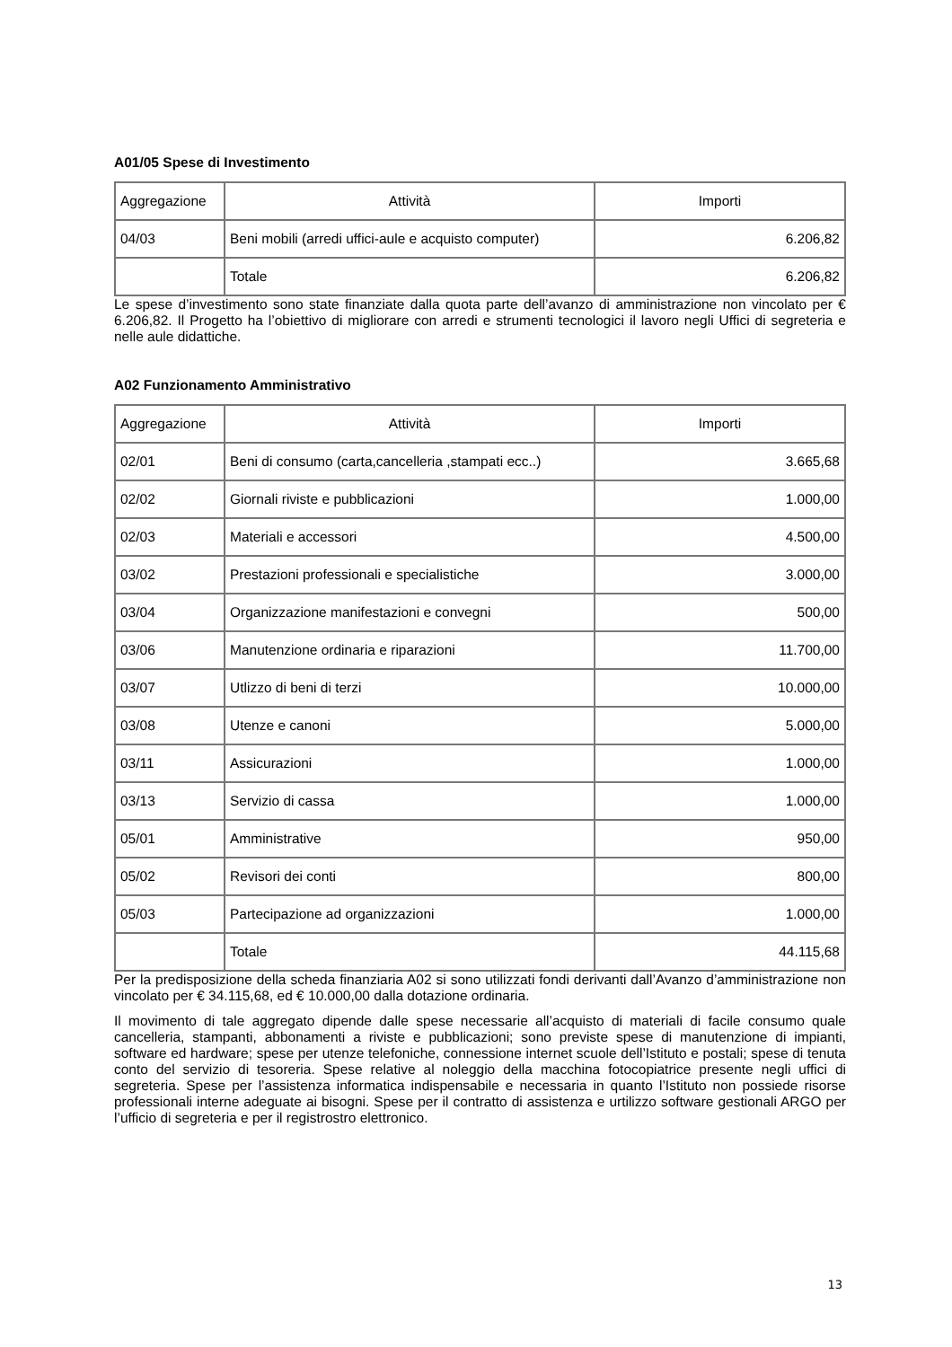A01/05 Spese di Investimento
| Aggregazione | Attività | Importi |
| 04/03 | Beni mobili (arredi uffici-aule e acquisto computer) | 6.206,82 |
| | Totale | 6.206,82 |
Le spese d’investimento sono state finanziate dalla quota parte dell’avanzo di amministrazione non vincolato per € 6.206,82. Il Progetto ha l’obiettivo di migliorare con arredi e strumenti tecnologici il lavoro negli Uffici di segreteria e nelle aule didattiche.
A02 Funzionamento Amministrativo
| Aggregazione | Attività | Importi |
| 02/01 | Beni di consumo (carta,cancelleria ,stampati ecc..) | 3.665,68 |
| 02/02 | Giornali riviste e pubblicazioni | 1.000,00 |
| 02/03 | Materiali e accessori | 4.500,00 |
| 03/02 | Prestazioni professionali e specialistiche | 3.000,00 |
| 03/04 | Organizzazione manifestazioni e convegni | 500,00 |
| 03/06 | Manutenzione ordinaria e riparazioni | 11.700,00 |
| 03/07 | Utlizzo di beni di terzi | 10.000,00 |
| 03/08 | Utenze e canoni | 5.000,00 |
| 03/11 | Assicurazioni | 1.000,00 |
| 03/13 | Servizio di cassa | 1.000,00 |
| 05/01 | Amministrative | 950,00 |
| 05/02 | Revisori dei conti | 800,00 |
| 05/03 | Partecipazione ad organizzazioni | 1.000,00 |
| | Totale | 44.115,68 |
Per la predisposizione della scheda finanziaria A02 si sono utilizzati fondi derivanti dall’Avanzo d’amministrazione non vincolato per € 34.115,68, ed € 10.000,00 dalla dotazione ordinaria.
Il movimento di tale aggregato dipende dalle spese necessarie all’acquisto di materiali di facile consumo quale cancelleria, stampanti, abbonamenti a riviste e pubblicazioni; sono previste spese di manutenzione di impianti, software ed hardware; spese per utenze telefoniche, connessione internet scuole dell’Istituto e postali; spese di tenuta conto del servizio di tesoreria. Spese relative al noleggio della macchina fotocopiatrice presente negli uffici di segreteria. Spese per l’assistenza informatica indispensabile e necessaria in quanto l’Istituto non possiede risorse professionali interne adeguate ai bisogni. Spese per il contratto di assistenza e urtilizzo software gestionali ARGO per l’ufficio di segreteria e per il registrostro elettronico.
13